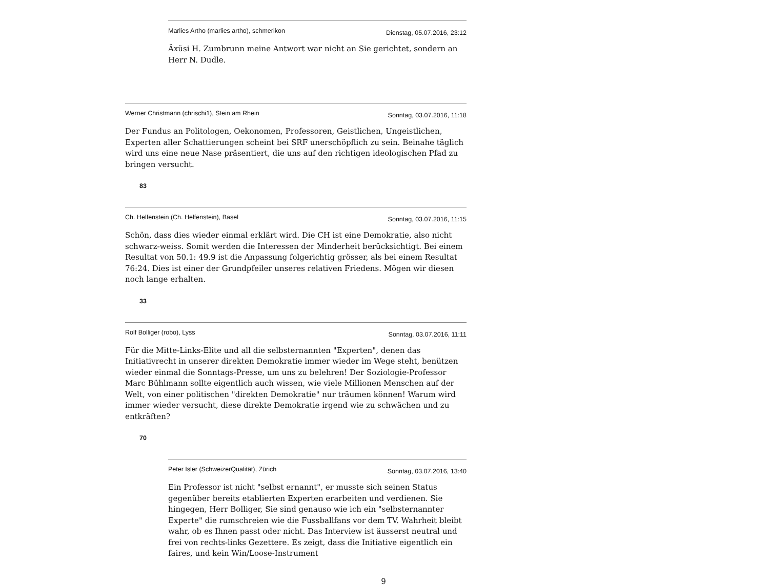Marlies Artho (marlies artho), schmerikon Dienstag, 05.07.2016, 23:12
Äxüsi H. Zumbrunn meine Antwort war nicht an Sie gerichtet, sondern an Herr N. Dudle.
Werner Christmann (chrischi1), Stein am Rhein Sonntag, 03.07.2016, 11:18
Der Fundus an Politologen, Oekonomen, Professoren, Geistlichen, Ungeistlichen, Experten aller Schattierungen scheint bei SRF unerschöpflich zu sein. Beinahe täglich wird uns eine neue Nase präsentiert, die uns auf den richtigen ideologischen Pfad zu bringen versucht.
83
Ch. Helfenstein (Ch. Helfenstein), Basel Sonntag, 03.07.2016, 11:15
Schön, dass dies wieder einmal erklärt wird. Die CH ist eine Demokratie, also nicht schwarz-weiss. Somit werden die Interessen der Minderheit berücksichtigt. Bei einem Resultat von 50.1: 49.9 ist die Anpassung folgerichtig grösser, als bei einem Resultat 76:24. Dies ist einer der Grundpfeiler unseres relativen Friedens. Mögen wir diesen noch lange erhalten.
33
Rolf Bolliger (robo), Lyss Sonntag, 03.07.2016, 11:11
Für die Mitte-Links-Elite und all die selbsternannten "Experten", denen das Initiativrecht in unserer direkten Demokratie immer wieder im Wege steht, benützen wieder einmal die Sonntags-Presse, um uns zu belehren! Der Soziologie-Professor Marc Bühlmann sollte eigentlich auch wissen, wie viele Millionen Menschen auf der Welt, von einer politischen "direkten Demokratie" nur träumen können! Warum wird immer wieder versucht, diese direkte Demokratie irgend wie zu schwächen und zu entkräften?
70
Peter Isler (SchweizerQualität), Zürich Sonntag, 03.07.2016, 13:40
Ein Professor ist nicht "selbst ernannt", er musste sich seinen Status gegenüber bereits etablierten Experten erarbeiten und verdienen. Sie hingegen, Herr Bolliger, Sie sind genauso wie ich ein "selbsternannter Experte" die rumschreien wie die Fussballfans vor dem TV. Wahrheit bleibt wahr, ob es Ihnen passt oder nicht. Das Interview ist äusserst neutral und frei von rechts-links Gezettere. Es zeigt, dass die Initiative eigentlich ein faires, und kein Win/Loose-Instrument
9